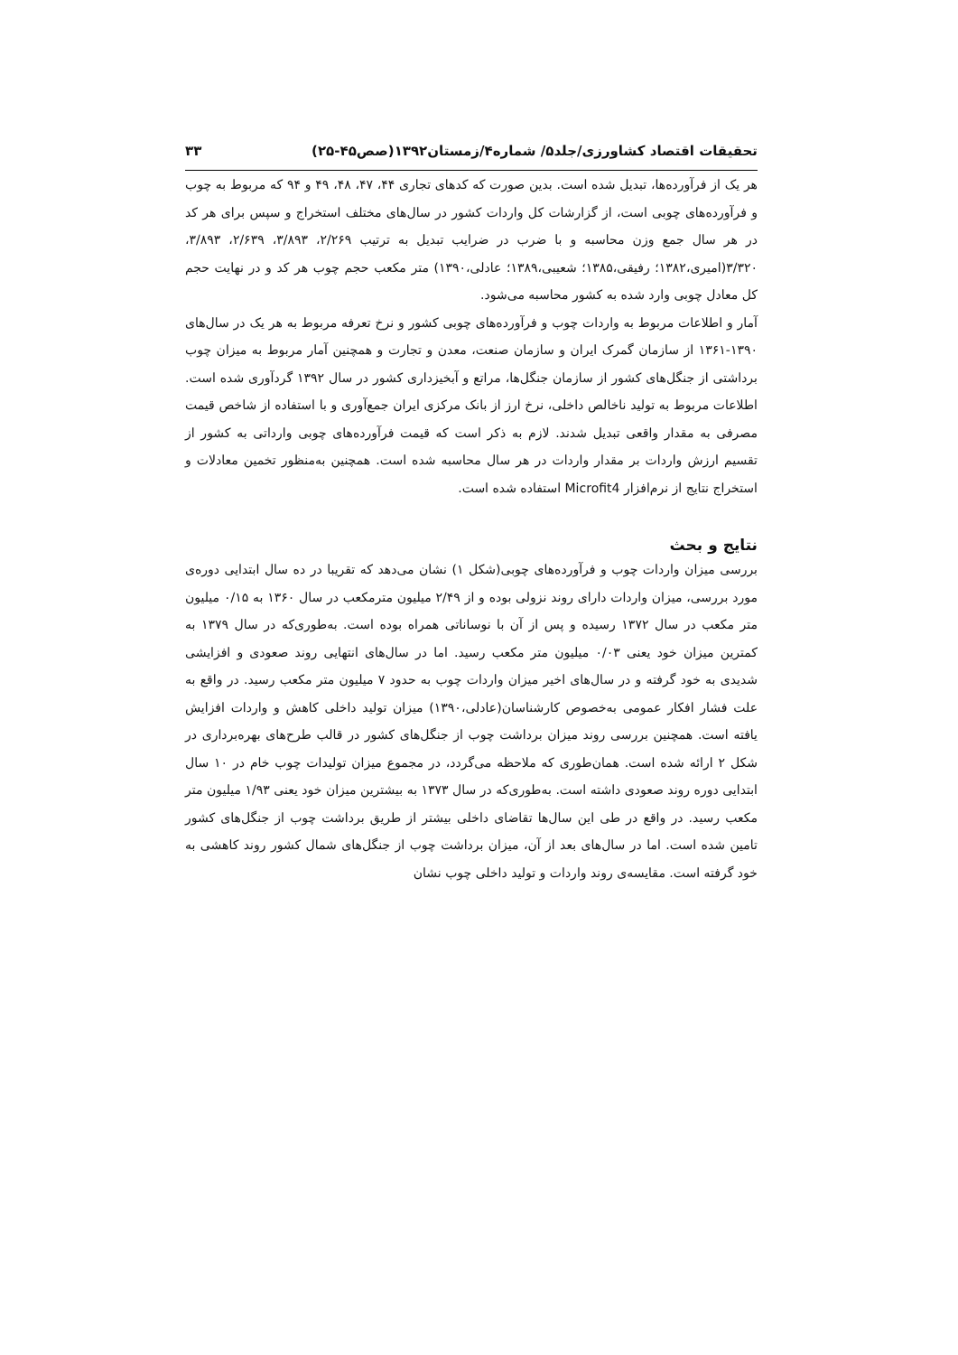تحقیقات اقتصاد کشاورزی/جلد۵/ شماره۴/زمستان۱۳۹۲(صص۴۵-۲۵) ۳۳
هر یک از فرآورده‌ها، تبدیل شده است. بدین صورت که کدهای تجاری ۴۴، ۴۷، ۴۸، ۴۹ و ۹۴ که مربوط به چوب و فرآورده‌های چوبی است، از گزارشات کل واردات کشور در سال‌های مختلف استخراج و سپس برای هر کد در هر سال جمع وزن محاسبه و با ضرب در ضرایب تبدیل به ترتیب ۲/۲۶۹، ۳/۸۹۳، ۲/۶۳۹، ۳/۸۹۳، ۳/۳۲۰(امیری،۱۳۸۲؛ رفیقی،۱۳۸۵؛ شعیبی،۱۳۸۹؛ عادلی،۱۳۹۰) متر مکعب حجم چوب هر کد و در نهایت حجم کل معادل چوبی وارد شده به کشور محاسبه می‌شود.
آمار و اطلاعات مربوط به واردات چوب و فرآورده‌های چوبی کشور و نرخ تعرفه مربوط به هر یک در سال‌های ۱۳۹۰-۱۳۶۱ از سازمان گمرک ایران و سازمان صنعت، معدن و تجارت و همچنین آمار مربوط به میزان چوب برداشتی از جنگل‌های کشور از سازمان جنگل‌ها، مراتع و آبخیزداری کشور در سال ۱۳۹۲ گردآوری شده است. اطلاعات مربوط به تولید ناخالص داخلی، نرخ ارز از بانک مرکزی ایران جمع‌آوری و با استفاده از شاخص قیمت مصرفی به مقدار واقعی تبدیل شدند. لازم به ذکر است که قیمت فرآورده‌های چوبی وارداتی به کشور از تقسیم ارزش واردات بر مقدار واردات در هر سال محاسبه شده است. همچنین به‌منظور تخمین معادلات و استخراج نتایج از نرم‌افزار Microfit4 استفاده شده است.
نتایج و بحث
بررسی میزان واردات چوب و فرآورده‌های چوبی(شکل ۱) نشان می‌دهد که تقریبا در ده سال ابتدایی دوره‌ی مورد بررسی، میزان واردات دارای روند نزولی بوده و از ۲/۴۹ میلیون مترمکعب در سال ۱۳۶۰ به ۰/۱۵ میلیون متر مکعب در سال ۱۳۷۲ رسیده و پس از آن با نوساناتی همراه بوده است. به‌طوری‌که در سال ۱۳۷۹ به کمترین میزان خود یعنی ۰/۰۳ میلیون متر مکعب رسید. اما در سال‌های انتهایی روند صعودی و افزایشی شدیدی به خود گرفته و در سال‌های اخیر میزان واردات چوب به حدود ۷ میلیون متر مکعب رسید. در واقع به علت فشار افکار عمومی به‌خصوص کارشناسان(عادلی،۱۳۹۰) میزان تولید داخلی کاهش و واردات افزایش یافته است. همچنین بررسی روند میزان برداشت چوب از جنگل‌های کشور در قالب طرح‌های بهره‌برداری در شکل ۲ ارائه شده است. همان‌طوری که ملاحظه می‌گردد، در مجموع میزان تولیدات چوب خام در ۱۰ سال ابتدایی دوره روند صعودی داشته است. به‌طوری‌که در سال ۱۳۷۳ به بیشترین میزان خود یعنی ۱/۹۳ میلیون متر مکعب رسید. در واقع در طی این سال‌ها تقاضای داخلی بیشتر از طریق برداشت چوب از جنگل‌های کشور تامین شده است. اما در سال‌های بعد از آن، میزان برداشت چوب از جنگل‌های شمال کشور روند کاهشی به خود گرفته است. مقایسه‌ی روند واردات و تولید داخلی چوب نشان